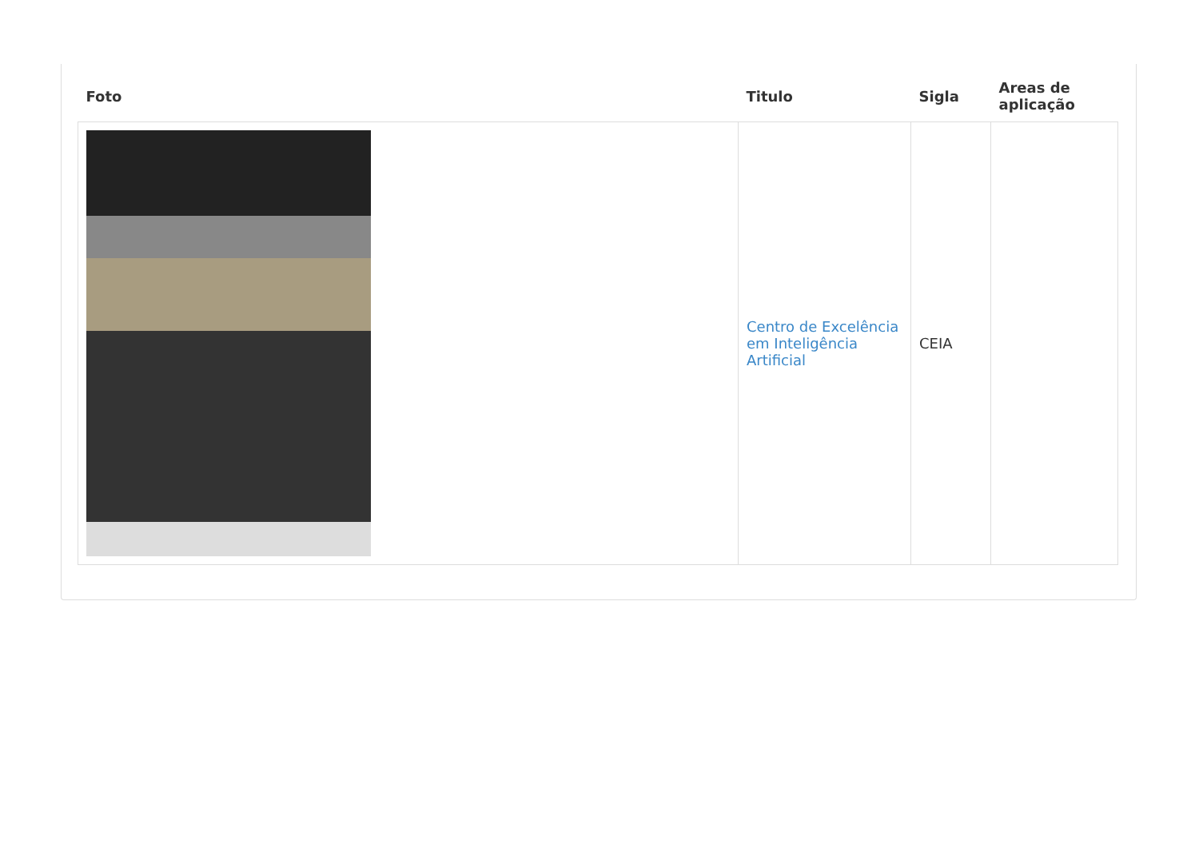| Foto | Titulo | Sigla | Areas de aplicação |
| --- | --- | --- | --- |
| | Centro de Excelência em Inteligência Artificial | CEIA | |